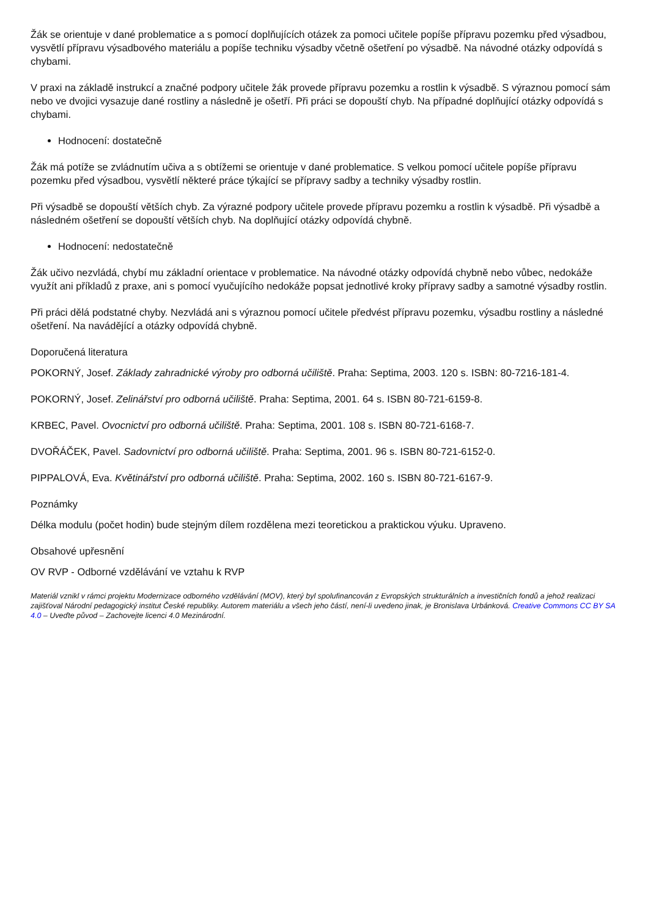Žák se orientuje v dané problematice a s pomocí doplňujících otázek za pomoci učitele popíše přípravu pozemku před výsadbou, vysvětlí přípravu výsadbového materiálu a popíše techniku výsadby včetně ošetření po výsadbě. Na návodné otázky odpovídá s chybami.
V praxi na základě instrukcí a značné podpory učitele žák provede přípravu pozemku a rostlin k výsadbě. S výraznou pomocí sám nebo ve dvojici vysazuje dané rostliny a následně je ošetří. Při práci se dopouští chyb. Na případné doplňující otázky odpovídá s chybami.
Hodnocení: dostatečně
Žák má potíže se zvládnutím učiva a s obtížemi se orientuje v dané problematice. S velkou pomocí učitele popíše přípravu pozemku před výsadbou, vysvětlí některé práce týkající se přípravy sadby a techniky výsadby rostlin.
Při výsadbě se dopouští větších chyb. Za výrazné podpory učitele provede přípravu pozemku a rostlin k výsadbě. Při výsadbě a následném ošetření se dopouští větších chyb. Na doplňující otázky odpovídá chybně.
Hodnocení: nedostatečně
Žák učivo nezvládá, chybí mu základní orientace v problematice. Na návodné otázky odpovídá chybně nebo vůbec, nedokáže využít ani příkladů z praxe, ani s pomocí vyučujícího nedokáže popsat jednotlivé kroky přípravy sadby a samotné výsadby rostlin.
Při práci dělá podstatné chyby. Nezvládá ani s výraznou pomocí učitele předvést přípravu pozemku, výsadbu rostliny a následné ošetření. Na navádějící a otázky odpovídá chybně.
Doporučená literatura
POKORNÝ, Josef. Základy zahradnické výroby pro odborná učiliště. Praha: Septima, 2003. 120 s. ISBN: 80-7216-181-4.
POKORNÝ, Josef. Zelinářství pro odborná učiliště. Praha: Septima, 2001. 64 s. ISBN 80-721-6159-8.
KRBEC, Pavel. Ovocnictví pro odborná učiliště. Praha: Septima, 2001. 108 s. ISBN 80-721-6168-7.
DVOŘÁČEK, Pavel. Sadovnictví pro odborná učiliště. Praha: Septima, 2001. 96 s. ISBN 80-721-6152-0.
PIPPALOVÁ, Eva. Květinářství pro odborná učiliště. Praha: Septima, 2002. 160 s. ISBN 80-721-6167-9.
Poznámky
Délka modulu (počet hodin) bude stejným dílem rozdělena mezi teoretickou a praktickou výuku. Upraveno.
Obsahové upřesnění
OV RVP - Odborné vzdělávání ve vztahu k RVP
Materiál vznikl v rámci projektu Modernizace odborného vzdělávání (MOV), který byl spolufinancován z Evropských strukturálních a investičních fondů a jehož realizaci zajišťoval Národní pedagogický institut České republiky. Autorem materiálu a všech jeho částí, není-li uvedeno jinak, je Bronislava Urbánková. Creative Commons CC BY SA 4.0 – Uveďte původ – Zachovejte licenci 4.0 Mezinárodní.